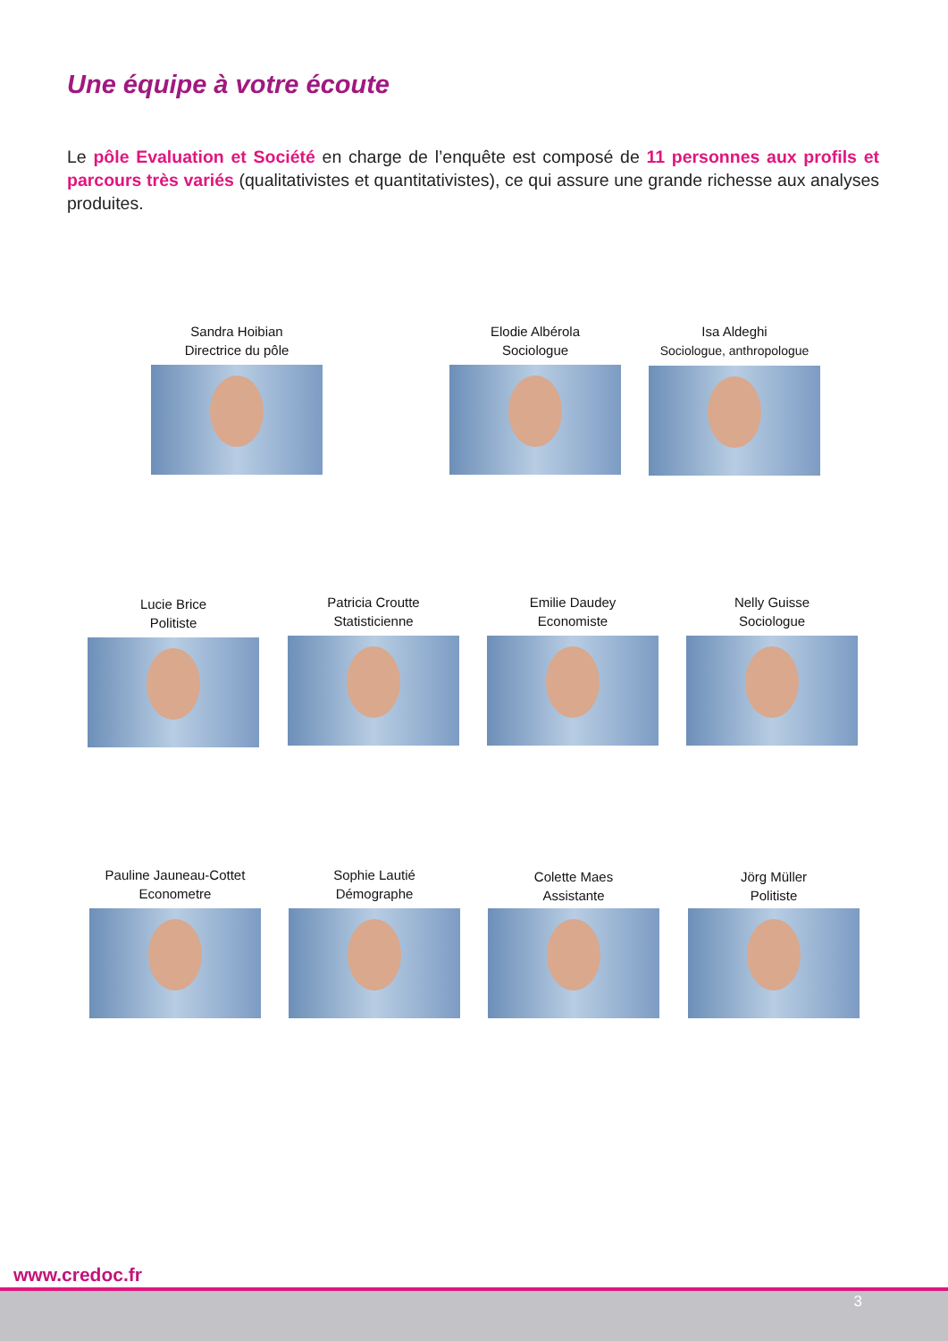Une équipe à votre écoute
Le pôle Evaluation et Société en charge de l’enquête est composé de 11 personnes aux profils et parcours très variés (qualitativistes et quantitativistes), ce qui assure une grande richesse aux analyses produites.
Sandra Hoibian
Directrice du pôle
Elodie Albérola
Sociologue
Isa Aldeghi
Sociologue, anthropologue
Lucie Brice
Politiste
Patricia Croutte
Statisticienne
Emilie Daudey
Economiste
Nelly Guisse
Sociologue
Pauline Jauneau-Cottet
Econometre
Sophie Lautié
Démographe
Colette Maes
Assistante
Jörg Müller
Politiste
www.credoc.fr
3